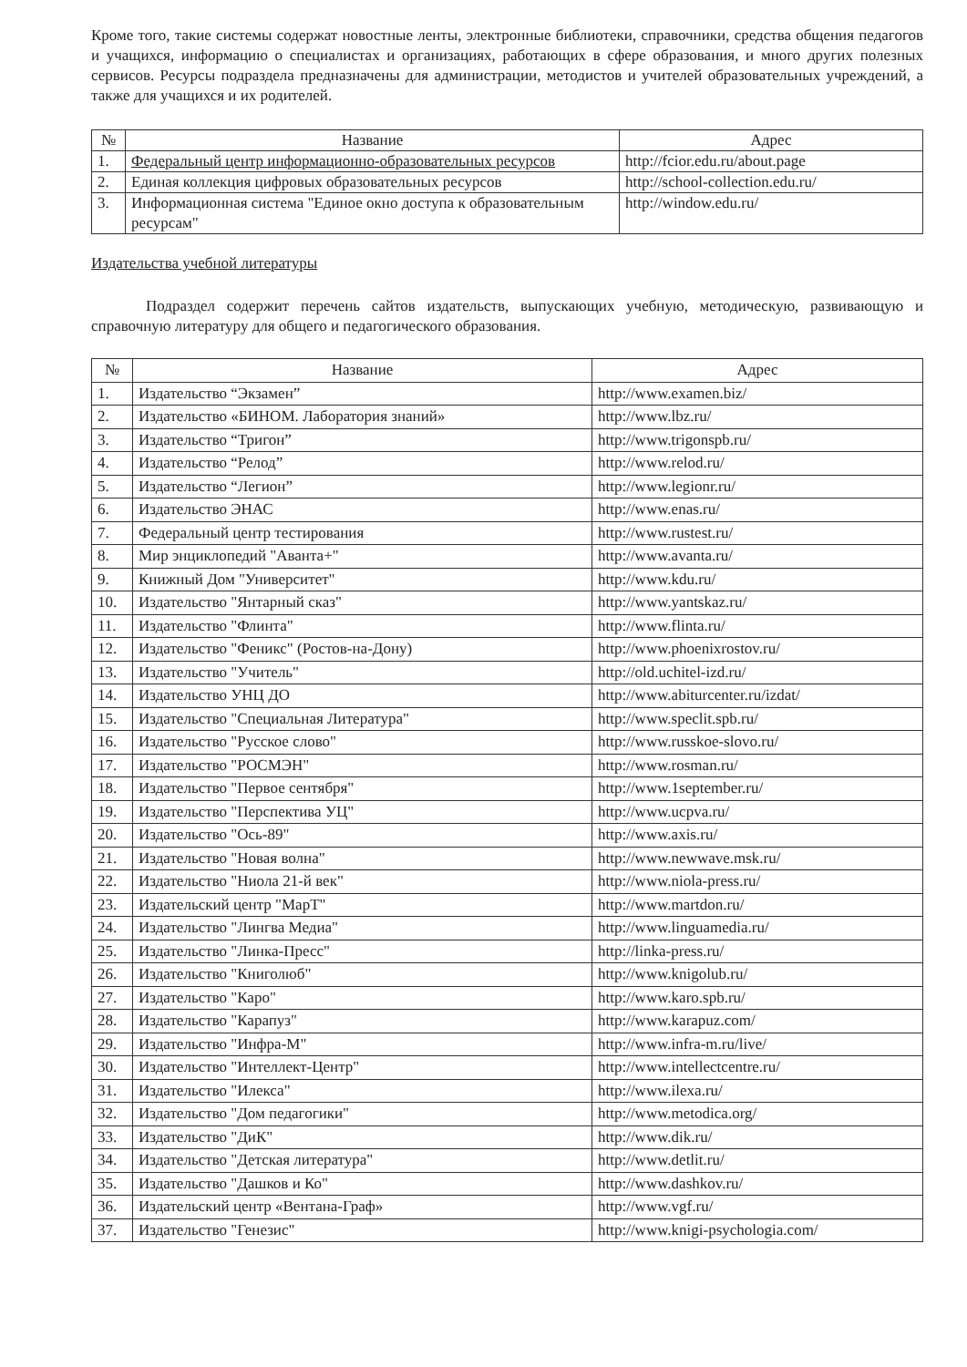Кроме того, такие системы содержат новостные ленты, электронные библиотеки, справочники, средства общения педагогов и учащихся, информацию о специалистах и организациях, работающих в сфере образования, и много других полезных сервисов. Ресурсы подраздела предназначены для администрации, методистов и учителей образовательных учреждений, а также для учащихся и их родителей.
| № | Название | Адрес |
| --- | --- | --- |
| 1. | Федеральный центр информационно-образовательных ресурсов | http://fcior.edu.ru/about.page |
| 2. | Единая коллекция цифровых образовательных ресурсов | http://school-collection.edu.ru/ |
| 3. | Информационная система "Единое окно доступа к образовательным ресурсам" | http://window.edu.ru/ |
Издательства учебной литературы
Подраздел содержит перечень сайтов издательств, выпускающих учебную, методическую, развивающую и справочную литературу для общего и педагогического образования.
| № | Название | Адрес |
| --- | --- | --- |
| 1. | Издательство “Экзамен” | http://www.examen.biz/ |
| 2. | Издательство «БИНОМ. Лаборатория знаний» | http://www.lbz.ru/ |
| 3. | Издательство “Тригон” | http://www.trigonspb.ru/ |
| 4. | Издательство “Релод” | http://www.relod.ru/ |
| 5. | Издательство “Легион” | http://www.legionr.ru/ |
| 6. | Издательство ЭНАС | http://www.enas.ru/ |
| 7. | Федеральный центр тестирования | http://www.rustest.ru/ |
| 8. | Мир энциклопедий "Аванта+" | http://www.avanta.ru/ |
| 9. | Книжный Дом "Университет" | http://www.kdu.ru/ |
| 10. | Издательство "Янтарный сказ" | http://www.yantskaz.ru/ |
| 11. | Издательство "Флинта" | http://www.flinta.ru/ |
| 12. | Издательство "Феникс" (Ростов-на-Дону) | http://www.phoenixrostov.ru/ |
| 13. | Издательство "Учитель" | http://old.uchitel-izd.ru/ |
| 14. | Издательство УНЦ ДО | http://www.abiturcenter.ru/izdat/ |
| 15. | Издательство "Специальная Литература" | http://www.speclit.spb.ru/ |
| 16. | Издательство "Русское слово" | http://www.russkoe-slovo.ru/ |
| 17. | Издательство "РОСМЭН" | http://www.rosman.ru/ |
| 18. | Издательство "Первое сентября" | http://www.1september.ru/ |
| 19. | Издательство "Перспектива УЦ" | http://www.ucpva.ru/ |
| 20. | Издательство "Ось-89" | http://www.axis.ru/ |
| 21. | Издательство "Новая волна" | http://www.newwave.msk.ru/ |
| 22. | Издательство "Ниола 21-й век" | http://www.niola-press.ru/ |
| 23. | Издательский центр "МарТ" | http://www.martdon.ru/ |
| 24. | Издательство "Лингва Медиа" | http://www.linguamedia.ru/ |
| 25. | Издательство "Линка-Пресс" | http://linka-press.ru/ |
| 26. | Издательство "Книголюб" | http://www.knigolub.ru/ |
| 27. | Издательство "Каро" | http://www.karo.spb.ru/ |
| 28. | Издательство "Карапуз" | http://www.karapuz.com/ |
| 29. | Издательство "Инфра-М" | http://www.infra-m.ru/live/ |
| 30. | Издательство "Интеллект-Центр" | http://www.intellectcentre.ru/ |
| 31. | Издательство "Илекса" | http://www.ilexa.ru/ |
| 32. | Издательство "Дом педагогики" | http://www.metodica.org/ |
| 33. | Издательство "ДиК" | http://www.dik.ru/ |
| 34. | Издательство "Детская литература" | http://www.detlit.ru/ |
| 35. | Издательство "Дашков и Ко" | http://www.dashkov.ru/ |
| 36. | Издательский центр «Вентана-Граф» | http://www.vgf.ru/ |
| 37. | Издательство "Генезис" | http://www.knigi-psychologia.com/ |